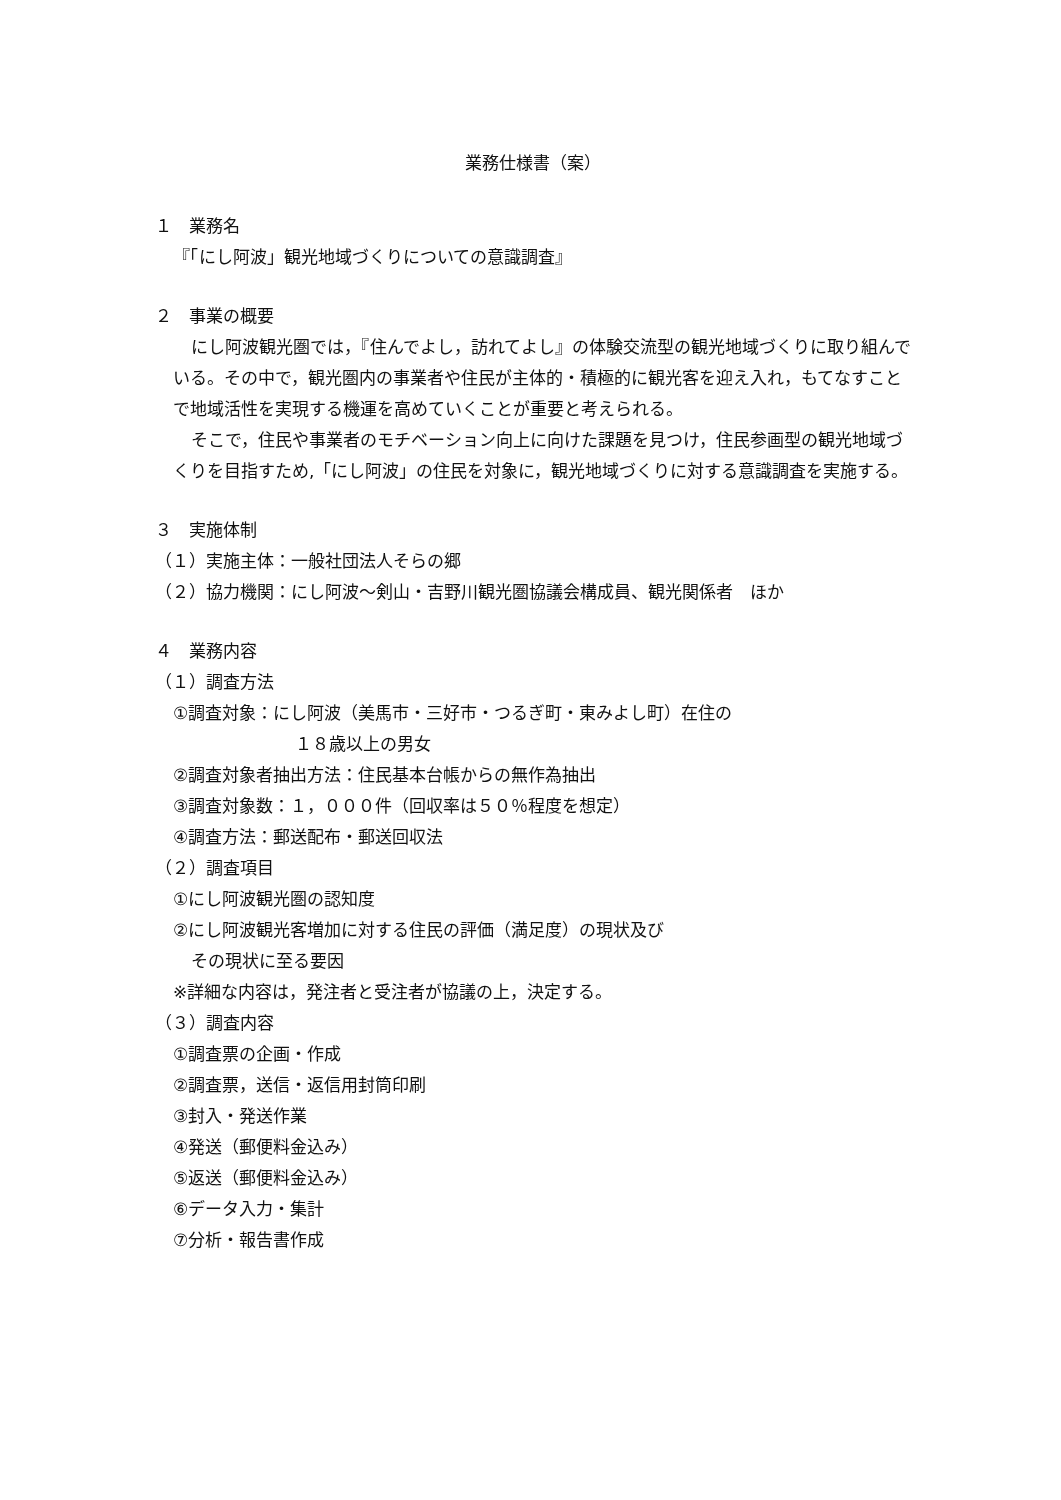業務仕様書（案）
１　業務名
『「にし阿波」観光地域づくりについての意識調査』
２　事業の概要
にし阿波観光圏では，『住んでよし，訪れてよし』の体験交流型の観光地域づくりに取り組んでいる。その中で，観光圏内の事業者や住民が主体的・積極的に観光客を迎え入れ，もてなすことで地域活性を実現する機運を高めていくことが重要と考えられる。
そこで，住民や事業者のモチベーション向上に向けた課題を見つけ，住民参画型の観光地域づくりを目指すため,「にし阿波」の住民を対象に，観光地域づくりに対する意識調査を実施する。
３　実施体制
（１）実施主体：一般社団法人そらの郷
（２）協力機関：にし阿波～剣山・吉野川観光圏協議会構成員、観光関係者　ほか
４　業務内容
（１）調査方法
①調査対象：にし阿波（美馬市・三好市・つるぎ町・東みよし町）在住の
１８歳以上の男女
②調査対象者抽出方法：住民基本台帳からの無作為抽出
③調査対象数：１，０００件（回収率は５０％程度を想定）
④調査方法：郵送配布・郵送回収法
（２）調査項目
①にし阿波観光圏の認知度
②にし阿波観光客増加に対する住民の評価（満足度）の現状及び
その現状に至る要因
※詳細な内容は，発注者と受注者が協議の上，決定する。
（３）調査内容
①調査票の企画・作成
②調査票，送信・返信用封筒印刷
③封入・発送作業
④発送（郵便料金込み）
⑤返送（郵便料金込み）
⑥データ入力・集計
⑦分析・報告書作成